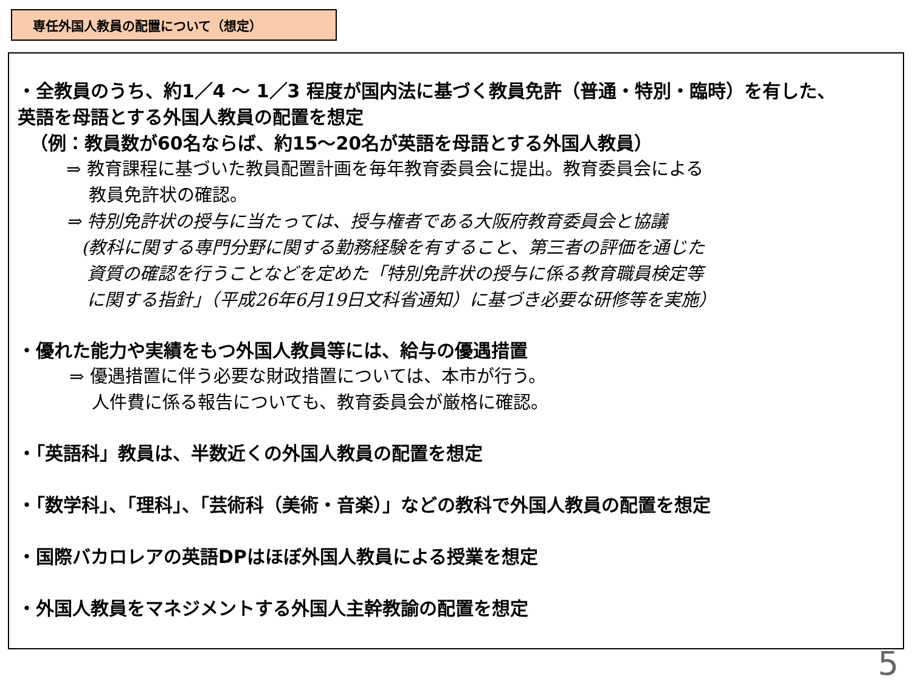専任外国人教員の配置について（想定）
・全教員のうち、約1／4 ～ 1／3 程度が国内法に基づく教員免許（普通・特別・臨時）を有した、
英語を母語とする外国人教員の配置を想定
（例：教員数が60名ならば、約15～20名が英語を母語とする外国人教員）
⇒ 教育課程に基づいた教員配置計画を毎年教育委員会に提出。教育委員会による
教員免許状の確認。
⇒ 特別免許状の授与に当たっては、授与権者である大阪府教育委員会と協議
(教科に関する専門分野に関する勤務経験を有すること、第三者の評価を通じた
資質の確認を行うことなどを定めた「特別免許状の授与に係る教育職員検定等
に関する指針」（平成26年6月19日文科省通知）に基づき必要な研修等を実施）
・優れた能力や実績をもつ外国人教員等には、給与の優遇措置
⇒ 優遇措置に伴う必要な財政措置については、本市が行う。
人件費に係る報告についても、教育委員会が厳格に確認。
・「英語科」教員は、半数近くの外国人教員の配置を想定
・「数学科」、「理科」、「芸術科（美術・音楽）」などの教科で外国人教員の配置を想定
・国際バカロレアの英語DPはほぼ外国人教員による授業を想定
・外国人教員をマネジメントする外国人主幹教諭の配置を想定
5